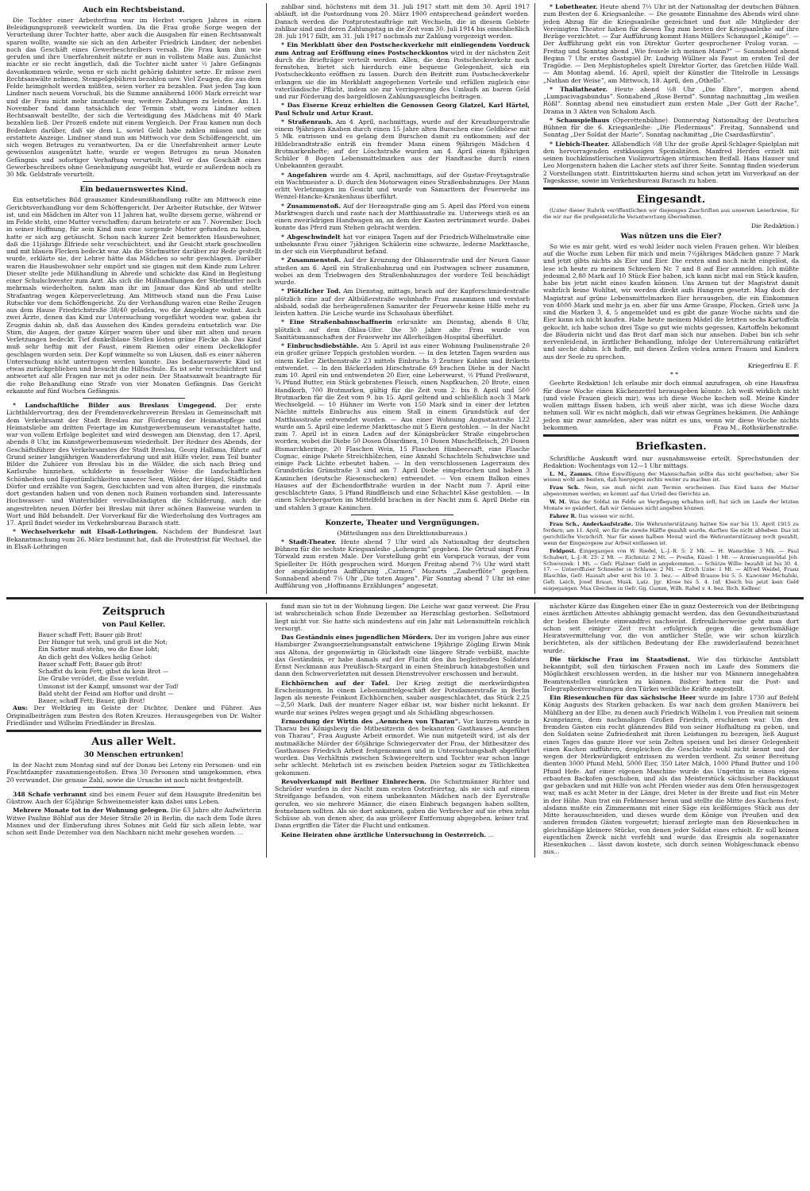Auch ein Rechtsbeistand.
Die Tochter einer Arbeiterfrau war im Herbst vorigen Jahres in einen Beleidigungsprozeß verwickelt worden. Da die Frau große Sorge wegen der Verurteilung ihrer Tochter hatte, aber auch die Ausgaben für einen Rechtsanwalt sparen wollte, wandte sie sich an den Arbeiter Friedrich Lindner, der nebenbei noch das Geschäft eines Gewerbeschreibers versah. Die Frau kam ihm wie gerufen und ihre Unerfahrenheit nützte er nun in vollstem Maße aus. Zunächst machte er sie recht ängstlich, daß die Tochter nicht unter ½ Jahre Gefängnis davonkommen würde, wenn er sich nicht gehörig dahinter setze. Er müsse zwei Rechtsanwälte nehmen, Stempelgebühren bezahlen usw. Viel Zeugen, die aus dem Felde heimgeholt werden müßten, seien vorher zu bezahlen. Fast jeden Tag kam Lindner nach neuem Vorschuß, bis die Summe annähernd 1000 Mark erreicht war und die Frau nicht mehr imstande war, weitere Zahlungen zu leisten. Am 11. November fand dann tatsächlich der Termin statt, wozu Lindner einen Rechtsanwalt bestellte, der sich die Verteidigung des Mädchens mit 40 Mark bezahlen ließ. Der Prozeß endete mit einem Vergleich. Der Frau kamen nun doch Bedenken darüber, daß sie dem L. soviel Geld habe zahlen müssen und sie erstattete Anzeige. Lindner stand nun am Mittwoch vor dem Schöffengericht, um sich wegen Betruges zu verantworten. Da er die Unerfahrenheit armer Leute gewissenlos ausgenützt hatte, wurde er wegen Betruges zu neun Monaten Gefängnis und sofortiger Verhaftung verurteilt. Weil er das Geschäft eines Gewerbeschreibers ohne Genehmigung ausgeübt hat, wurde er außerdem noch zu 30 Mk. Geldstrafe verurteilt.
Ein bedauernswertes Kind.
Ein entsetzliches Bild grausamer Kindesmißhandlung rollte am Mittwoch eine Gerichtsverhandlung vor dem Schöffengericht. Der Arbeiter Rutschke, der Witwer ist, und ein Mädchen im Alter von 11 Jahren hat, wollte diesem gerne, während er im Felde steht, eine Mutter verschaffen; darum heiratete er am 7. November. Doch in seiner Hoffnung, für sein Kind nun eine sorgende Mutter gefunden zu haben, hatte er sich arg getäuscht. Schon nach kurzer Zeit bemerkten Hausbewohner, daß die 11jährige Elfriede sehr verschüchtert, und ihr Gesicht stark geschwollen und mit blauen Flecken bedeckt war. Als die Stiefmutter darüber zur Rede gestellt wurde, erklärte sie, der Lehrer hätte das Mädchen so sehr geschlagen. Darüber waren die Hausbewohner sehr empört und sie gingen mit dem Kinde zum Lehrer. Dieser stellte jede Mißhandlung in Abrede und schickte das Kind in Begleitung einer Schulschwester zum Arzt. Als sich die Mißhandlungen der Stiefmutter noch mehrmals wiederholten, nahm man ihr im Januar das Kind ab und stellte Strafantrag wegen Körperverletzung. Am Mittwoch stand nun die Frau Luise Rutschke vor dem Schöffengericht. Zu der Verhandlung waren eine Reihe Zeugen aus dem Hause Friedrichstraße 38/40 geladen, wo die Angeklagte wohnt. Auch zwei Ärzte, denen das Kind zur Untersuchung vorgeführt worden war, gaben ihr Zeugnis dahin ab, daß das Aussehen des Kindes geradezu entsetzlich war. Die Stirn, die Augen, der ganze Körper waren über und über mit alten und neuen Verletzungen bedeckt. Tief dunkelblaue Stellen lösten grüne Flecke ab. Das Kind muß sehr heftig mit der Faust, einem Riemen oder einem Deckelklopfer geschlagen worden sein. Der Kopf wimmelte so von Läusen, daß es einer näheren Untersuchung nicht unterzogen werden konnte. Das bedauernswerte Kind ist etwas zurückgeblieben und besucht die Hilfsschule. Es ist sehr verschüchtert und antwortet auf alle Fragen nur mit ja oder nein. Der Staatsanwalt beantragte für die rohe Behandlung eine Strafe von vier Monaten Gefängnis. Das Gericht erkannte auf fünf Wochen Gefängnis.
* Landschaftliche Bilder aus Breslaus Umgegend. Der erste Lichtbildervortrag, den der Fremdenverkehrsverein Breslau in Gemeinschaft mit dem Verkehrsamt der Stadt Breslau zur Förderung der Heimatspflege und Heimatsliebe am dritten Feiertage im Kunstgewerbemuseum veranstaltet hatte, war von vollem Erfolge begleitet und wird deswegen am Dienstag, den 17. April, abends 8 Uhr, im Kunstgewerbemuseum wiederholt. Der Redner des Abends, der Geschäftsführer des Verkehrsamtes der Stadt Breslau, Georg Hallama, führte auf Grund seiner langjährigen Wandererfahrung und mit Hilfe vieler, zum Teil bunter Bilder die Zuhörer von Breslau bis in die Wälder, die sich nach Brieg und Karlsruhe hinziehen, schilderte in fesselnder Weise die landschaftlichen Schönheiten und Eigentümlichkeiten unserer Seen, Wälder, der Hügel, Städte und Dörfer und erzählte von Sagen, Geschichten und von alten Burgen, die einstmals dort gestanden haben und von denen noch Ruinen vorhanden sind. Interessante Hochwasser- und Winterbilder vervollständigten die Schilderung, auch die angestrebten neuen Dörfer bei Breslau mit ihrer schönen Bauweise wurden in Wort und Bild behandelt. Der Vorverkauf für die Wiederholung des Vortrages am 17. April findet wieder im Verkehrsbureau Barasch statt.
* Wechselverkehr mit Elsaß-Lothringen. Nachdem der Bundesrat laut Bekanntmachung vom 26. März bestimmt hat, daß die Protestfrist für Wechsel, die in Elsaß-Lothringen
zahlbar sind, höchstens mit dem 31. Juli 1917 statt mit dem 30. April 1917 abläuft, ist die Postordnung vom 20. März 1900 entsprechend geändert worden. Danach werden die Postprotestaufträge mit Wechseln, die in diesem Gebiete zahlbar sind und deren Zahlungstag in die Zeit vom 30. Juli 1914 bis einschließlich 28. Juli 1917 fällt, am 31. Juli 1917 nochmals zur Zahlung vorgezeigt werden.
* Ein Merkblatt über den Postscheckverkehr mit einliegendem Vordruck zum Antrag auf Eröffnung eines Postscheckkontos wird in der nächsten Zeit durch die Briefträger verteilt werden. Allen, die dem Postscheckverkehr noch fernstehen, bietet sich hierdurch eine bequeme Gelegenheit, sich ein Postscheckkonto eröffnen zu lassen. Durch den Beitritt zum Postscheckverkehr erlangen sie die im Merkblatt angegebenen Vorteile und erfüllen zugleich eine vaterländische Pflicht, indem sie zur Verringerung des Umlaufs an barem Geld und zur Förderung des bargeldlosen Zahlungsausgleichs beitragen.
* Das Eiserne Kreuz erhielten die Genossen Georg Glatzel, Karl Härtel, Paul Schulz und Artur Kraut.
* Straßenraub. Am 4. April, nachmittags, wurde auf der Kreuzburgerstraße einem 9jährigen Knaben durch einen 15 Jahre alten Burschen eine Geldbörse mit 5 Mk. entrissen und es gelang dem Burschen damit zu entkommen; auf der Hildebrandtstraße entriß ein fremder Mann einem 9jährigen Mädchen 4 Brotmarkenhefte; auf der Löschstraße wurden am 4. April einem 8jährigen Schüler 8 Bogen Lebensmittelmarken aus der Handtasche durch einen Unbekannten geraubt.
* Angefahren wurde am 4. April, nachmittags, auf der Gustav-Freytagstraße ein Wachtmeister a. D. durch den Motorwagen eines Straßenbahnzuges. Der Mann erlitt Verletzungen im Gesicht und wurde von Samaritern der Feuerwehr ins Wenzel-Hancke-Krankenhaus überführt.
* Zusammenstoß. Auf der Herzogstraße ging am 5. April das Pferd von einem Marktwagen durch und raste nach der Matthiasstraße zu. Unterwegs stieß es an einen zweirädrigen Handwagen an, an dem der Kasten zertrümmert wurde. Dabei konnte das Pferd zum Stehen gebracht werden.
* Abgeschwindelt hat vor einigen Tagen auf der Friedrich-Wilhelmstraße eine unbekannte Frau einer 7jährigen Schülerin eine schwarze, lederne Markttasche, in der sich ein Vierpfundbrot befand.
* Zusammenstoß. Auf der Kreuzung der Ohlauerstraße und der Neuen Gasse stießen am 6. April ein Straßenbahnzug und ein Postwagen schwer zusammen, wobei an dem Triebwagen des Straßenbahnzuges der vordere Teil beschädigt wurde.
* Plötzlicher Tod. Am Dienstag, mittags, brach auf der Kupferschmiedestraße plötzlich eine auf der Altbüßerstraße wohnhafte Frau zusammen und verstarb alsbald, sodaß die herbeigerufenen Samariter der Feuerwehr keine Hilfe mehr zu leisten hatten. Die Leiche wurde ins Schauhaus überführt.
* Eine Straßenbahnschaffnerin erkrankte am Dienstag, abends 8 Uhr, plötzlich auf dem Ohlau-Ufer. Die 30 Jahre alte Frau wurde von Sanitätsmannschaften der Feuerwehr ins Allerheiligen-Hospital überführt.
* Einbruchsdiebstähle. Am 5. April ist aus einer Wohnung Paulinenstraße 20 ein großer grüner Teppich gestohlen worden. — In den letzten Tagen wurden aus einem Keller Ziethenstraße 23 mittels Einbruchs 3 Zentner Kohlen und Briketts entwendet. — In den Bäckerladen Hirschstraße 69 brachen Diebe in der Nacht zum 10. April ein und entwendeten 20 Eier, eine Leberwurst, ½ Pfund Preßwurst, ¾ Pfund Butter, ein Stück gebratenes Fleisch, einen Napfkuchen, 20 Brote, einen Handkorb, 700 Brotmarken, gültig für die Zeit vom 2. bis 8. April und 500 Brotmarken für die Zeit vom 9. bis 15. April geltend und schließlich noch 3 Mark Wechselgeld. — 10 Hühner im Werte von 150 Mark sind in einer der letzten Nächte mittels Einbruchs aus einem Stall in einem Grundstück auf der Matthiasstraße entwendet worden. — Aus einer Wohnung Augustastraße 122 wurde am 5. April eine lederne Markttasche mit 5 Eiern gestohlen. — In der Nacht zum 7. April ist in einen Laden auf der Königsbrücker Straße eingebrochen worden, wobei die Diebe 50 Dosen Ölsardinen, 10 Dosen Muschelfleisch, 20 Dosen Bismarckheringe, 20 Flaschen Wein, 15 Flaschen Himbeersaft, eine Flasche Cognac, einige Pakete Streichhölzchen, eine Anzahl Schachteln Schuhwichse und einige Pack Lichte erbeutet haben. — In den verschlossenen Lagerraum des Grundstücks Grünstraße 3 sind am 7. April Diebe eingebrochen und haben 3 Kaninchen (deutsche Riesenschecken) entwendet. — Von einem Balkon eines Hauses auf der Eichendorffstraße wurden in der Nacht zum 7. April eine geschlachtete Gans, 5 Pfund Rindfleisch und eine Schachtel Käse gestohlen. — In einen Schrebergarten im Mittelfeld brachen in der Nacht zum 6. April Diebe ein und stahlen 3 graue Kaninchen.
Konzerte, Theater und Vergnügungen.
(Mitteilungen aus den Direktionsbureaus.)
* Stadt-Theater. Heute abend 7 Uhr wird als Nationaltag der deutschen Bühnen für die sechste Kriegsanleihe „Lohengrin“ gegeben. Die Ortrud singt Frau Törwald zum ersten Male. Der Vorstellung geht ein Vorspruch voraus, der vom Spielleiter Dr. Höth gesprochen wird. Morgen Freitag abend 7½ Uhr wird statt der angekündigten Aufführung „Carmen“ Mozarts „Zauberflöte“ gegeben. Sonnabend abend 7½ Uhr „Die toten Augen“. Für Sonntag abend 7 Uhr ist eine Aufführung von „Hoffmanns Erzählungen“ angesetzt.
* Lobetheater. Heute abend 7½ Uhr ist der Nationaltag der deutschen Bühnen zum Besten der 6. Kriegsanleihe. — Die gesamte Einnahme des Abends wird ohne jeden Abzug für die Kriegsanleihe gezeichnet und fast alle Mitglieder der Vereinigten Theater haben für diesen Tag zum besten der Kriegsanleihe auf ihre Bezüge verzichtet. — Zur Aufführung kommt Hans Müllers Schauspiel „Könige“. — Der Aufführung geht ein von Direktor Gorter gesprochener Prolog voran. — Freitag und Sonntag abend „Wie fessele ich meinen Mann?“ — Sonnabend abend Beginn 7 Uhr erstes Gastspiel Dr. Ludwig Wüllner als Faust im ersten Teil der Tragödie. — Den Mephistopheles spielt Direktor Gorter, das Gretchen Hilde Wall. — Am Montag abend, 16. April, spielt der Künstler die Titelrolle in Lessings „Nathan der Weise“, am Mittwoch, 18. April, den „Othello“.
* Thaliatheater. Heute abend ½8 Uhr „Die Ehre“, morgen abend „Lumpacivagabundus“. Sonnabend „Rose Bernd“. Sonntag nachmittag „Im weißen Rößl“. Sonntag abend neu einstudiert zum ersten Male „Der Gott der Rache“, Drama in 3 Akten von Schalom Asch.
* Schauspielhaus (Operettenbühne). Donnerstag Nationaltag der Deutschen Bühnen für die 6. Kriegsanleihe: „Die Fledermaus“. Freitag, Sonnabend und Sonntag „Der Soldat der Marie“. Sonntag nachmittag „Die Csardasfürstin“.
* Liebich-Theater. Allabendlich ½8 Uhr der große April-Schlager-Spielplan mit den hervorragenden erstklassigen Spezialitäten. Manfred Herden erzielt mit seinen hochkünstlerischen Violinvorträgen stürmischen Beifall. Hans Hauser und Leo Morgenstern haben die Lacher stets auf ihrer Seite. Sonntag finden wiederum 2 Vorstellungen statt. Eintrittskarten hierzu sind schon jetzt im Vorverkauf an der Tageskasse, sowie im Verkehrsbureau Barasch zu haben.
Eingesandt.
(Unter dieser Rubrik veröffentlichen wir diejenigen Zuschriften aus unserem Leserkreise, für die wir nur die preßgesetzliche Verantwortung übernehmen.
Die Redaktion.)
Was nützen uns die Eier?
So wie es mir geht, wird es wohl leider noch vielen Frauen gehen. Wir bleiben auf die Woche zum Leben für mich und mein 7½jähriges Mädchen ganze 7 Mark und jetzt gibts nichts als Eier und Eier. Die ersten sind noch nicht eingelöst, da lese ich heute zu meinem Schrecken Nr. 7 und 8 auf Eier anmelden. Ich müßte jedesmal 2,80 Mark auf 10 Stück Eier haben, ich kann nicht mal ein Stück kaufen, habe bis jetzt nicht eines kaufen können. Uns Armen tut der Magistrat damit wahrlich keine Wohltat, wir werden direkt aufs Hungern gesetzt. Mag doch der Magistrat auf grüne Lebensmittelmarken Eier herausgeben, die ein Einkommen von 4000 Mark und mehr ja en. aber für uns Arme Graupe, Flocken, Grieß usw. Ja sind die Marken 3, 4, 5 angemeldet und es gibt die ganze Woche nichts und die Eier kann ich nicht kaufen. Habe heute meinem Mädel die letzten sechs Kartoffeln gekocht, ich habe schon drei Tage so gut wie nichts gegessen, Kartoffeln bekommt die Bäuderin nicht und das Brot darf man sich nur ansehen. Dabei bin ich sehr nervenleidend, in ärztlicher Behandlung, infolge der Unterernährung entkräftet und sieche dahin. Ich hoffe, mit diesen Zeilen vielen armen Frauen und Kindern aus der Seele zu sprechen.
Kriegerfrau E. F.
* *
Geehrte Redaktion! Ich erlaube mir doch einmal anzufragen, ob eine Hausfrau für diese Woche einen Küchenzettel herausgeben könnte. Ich weiß wirklich nicht (und viele Frauen gleich mir), was ich diese Woche kochen soll. Meine Kinder wollen mittags Essen haben, ich weiß aber nicht, was ich diese Woche dazu nehmen soll. Wir es nicht möglich, daß wir etwas Gegrünes bekämen. Die Anhänge jeden mir zwar anmelden, aber was nützt es uns, wenn wir diese Woche nichts bekommen. Frau M., Rothsürbenstraße.
Briefkasten.
Schriftliche Auskunft wird nur ausnahmsweise erteilt. Sprechstunden der Redaktion: Wochentags von 12—1 Uhr mittags.
L. M., Zamms. Ohne Einwilligung der Mannschaften sollte das nicht geschehen; aber Sie wissen wohl am besten, daß hiergegen nichts weiter zu machen ist.
Frau Sch. Nein, sie muß nicht zum Termin erscheinen. Das Kind kann der Mutter abgenommen werden; es kommt auf das Urteil des Gerichts an.
W. M. Was der Soldat im Felde an Verpflegung erhalten soll, hat sich im Laufe der letzten Monate so geändert, daß wir Genaues nicht angeben können.
Fahrer R. Das wissen wir nicht.
Frau Sch., Anderkaufstraße. Die Wehrunterstützung hatten Sie nur bis 15. April 1915 zu fordern; am 11. April, wo für die zweite Hälfte gezahlt wurde, durften Sie nicht abheben. Das ist gerichtliche Vorschrift. Nur für einen halben Monat wird die Wehrunterstützung noch gezahlt, wenn der Eingezogene zur Arbeit entlassen ist.
Feldpost. Eingegangen von W. Riedel, L.-J.-R. 5: 2 Mk. — H. Wanschke: 3 Mk. — Paul Schubert, L.-J.-R. 23: 2 Mt. — Richmitz: 2 Mt. — Preiße, Küsel: 1 Mt. — Armierungssoldat Joh. Schwonnek: 1 Mt. — Gefr. Platner: Geld in angekommen. — Schütze Wille: bezahlt ist bis 30. 4. 17. — Unteroffizier Schneider in Schlawe: 2 Mt. — Erich Unte: 1 Mt. — Alfred Weidel, Franz Blaschke, Gefr. Hainalt aber erst bis 10. 3. bez. — Alfred Braune bis 5. 5. Kanonier Michalski, Gefr. Leich, Josef Braun, Musk. Lutz. Jgr. Klose bis 5. 4. Inf. Kleich bis jetzt kein Geld eingegangen. Max Gleichen in Gefr. Gg. Gumm, Wilh. Rahel v. 4. bez. Rich. Kellner.
Zeitspruch
von Paul Keller.
Bauer schaff Fett; Bauer gib Brot!
Der Hunger tut weh, und groß ist die Not;
Ein Satter muß stehn, wo die Esse loht;
An dich geht des Volkes heilig Gebot:
Bauer schaff Fett; Bauer gib Brot!
Schaffst du kein Fett, gibst du kein Brot —
Die Grube verödet, die Esse verloht.
Umsonst ist der Kampf, umsonst war der Tod!
Bald steht der Feind am Hoftor und droht —
Bauer, schaff Fett; Bauer, gib Brot!
Aus: Der Weltkrieg im Geiste der Dichter, Denker und Führer. Aus Originalbeiträgen zum Besten des Roten Kreuzes. Herausgegeben von Dr. Walter Friedländer und Wilhelm Friedländer in Breslau.
Aus aller Welt.
30 Menschen ertrunken!
In der Nacht zum Montag sind auf der Donau bei Leteny ein Personen- und ein Frachtdampfer zusammengestoßen. Etwa 30 Personen sind umgekommen, etwa 20 verwundet. Die genaue Zahl, sowie die Ursache ist noch nicht festgestellt.
348 Schafe verbrannt sind bei einem Feuer auf dem Hausgute Bredenitin bei Güstrow. Auch der 65jährige Schweinemeister kam dabei ums Leben.
Mehrere Monate tot in der Wohnung gelegen. Die 63 Jahre alte Aufwärterin Witwe Pauline Böhlaf aus der Meier Straße 20 in Berlin, die nach dem Tode ihres Mannes und der Einberufung ihres Sohnes mit Geld für sich allein lebte, war schon seit Ende Dezember von den Nachbarn nicht mehr gesehen worden. ...
fand man sie tot in der Wohnung liegen. Die Leiche war ganz verwest. Die Frau ist wahrscheinlich schon Ende Dezember an Herzschlag gestorben. Selbstmord liegt nicht vor. Sie hatte sich mindestens auf ein Jahr mit Lebensmitteln reichlich versorgt.
Das Geständnis eines jugendlichen Mörders. Der im vorigen Jahre aus einer Hamburger Zwangserziehungsanstalt entwichene 19jährige Zögling Erwin Mink aus Altona, der gegenwärtig in Glückstadt eine längere Strafe verbüßt, machte das Geständnis, er habe damals auf der Flucht den ihn begleitenden Soldaten Ernst Neckmann aus Preußisch-Stargard in einen Steinbruch hinabgestoßen und dann den Schwerverletzten mit dessen Dienstrevolver erschossen und beraubt.
Eichhörnchen auf der Tafel. Der Krieg zeitigt die merkwürdigsten Erscheinungen. In einem Lebensmittelgeschäft der Potsdamerstraße in Berlin lagen als neueste Feinkost Eichhörnchen, sauber ausgeschlachtet, das Stück 2,25—2,50 Mark. Daß der muntere Nager eßbar ist, war bisher nicht bekannt. Er wurde nur seines Pelzes wegen gejagt und als Schädling abgeschossen.
Ermordung der Wirtin des „Aennchen von Tharau“. Vor kurzem wurde in Tharau bei Königsberg die Mitbesitzerin des bekannten Gasthauses „Aennchen von Tharau“, Frau Auguste Arbeit ermordet. Wie nun mitgeteilt wird, ist als der mutmaßliche Mörder der 60jährige Schwiegervater der Frau, der Mitbesitzer des Gasthauses Friedrich Arbeit festgenommen und in Untersuchungshaft abgeführt worden. Das Verhältnis zwischen Schwiegereltern und Tochter war schon lange sehr schlecht. Mehrfach ist es zwischen beiden Parteien sogar zu Tätlichkeiten gekommen.
Revolverkampf mit Berliner Einbrechern. Die Schutzmänner Richter und Schröder wurden in der Nacht zum ersten Osterfeiertag, als sie sich auf einem Streifgange befanden, von einem unbekannten Mädchen nach der Eyerstraße gerufen, wo sie mehrere Männer, die einen Einbruch begangen haben sollten, festnehmen sollten. Als sie dort ankamen, gaben die Verbrecher auf sie etwa zehn Schüsse ab, von denen aber, da aus größerer Entfernung abgegeben, keiner traf. Dann ergriffen die Täter die Flucht und entkamen.
Keine Heiraten ohne ärztliche Untersuchung in Oesterreich. ...
nächster Kürze das Eingehen einer Ehe in ganz Oesterreich von der Beibringung eines ärztlichen Attestes abhängig gemacht werden, das den Gesundheitszustand der beiden Eheleute einwandfrei nachweist. Erfreulicherweise geht man dort schon seit einiger Zeit recht erfolgreich gegen die gewerbsmäßige Heiratsvermittelung vor, die von amtlicher Stelle, wie wir schon kürzlich berichteten, als der sittlichen Bedeutung der Ehe zuwiderlaufend bezeichnet wurde.
Die türkische Frau im Staatsdienst. Wie das türkische Amtsblatt bekanntgibt, soll den türkischen Frauen noch im Laufe des Sommers die Möglichkeit erschlossen werden, in die bisher nur von Männern innegehabten Beamtenstellen einrücken zu können. Bisher hatten nur die Post- und Telegraphenverwaltungen den Türkei weibliche Kräfte angestellt.
Ein Riesenkuchen für das sächsische Heer wurde im Jahre 1730 auf Befehl König Augusts des Starken gebacken. Es war nach dem großen Manövern bei Mühlberg an der Elbe, zu denen auch Friedrich Wilhelm I. von Preußen mit seinem Kronprinzen, dem nachmaligen Großen Friedrich, erschienen war. Um den fremden Gästen ein recht glänzendes Bild von seiner Hofhaltung zu geben, und den Soldaten seine Zufriedenheit mit ihren Leistungen zu bezeigen, ließ August eines Tages das ganze Heer vor sein Zelten speisen und bei dieser Gelegenheit einen Kuchen aufführen, desgleichen die Geschichte wohl nicht kennt und der wegen der Merkwürdigkeit entrissen zu werden verdient. Zu seiner Bereitung dienten 3000 Pfund Mehl, 5000 Eier, 350 Liter Milch, 1000 Pfund Butter und 100 Pfund Hefe. Auf einer eigenen Maschine wurde das Ungetüm in einen eigens erbauten Backofen geschoben, und als das Meisterstück sächsischer Backkunst gar gebacken und mit Hilfe von acht Pferden wieder aus dem Ofen herausgezogen war, maß es acht Meter in der Länge, drei Meter in der Breite und fast ein Meter in der Höhe. Nun trat ein Feldmesser heran und stellte die Mitte des Kuchens fest; alsdann mußte ein Zimmermann mit einer Säge ein keilförmiges Stück aus der Mitte herausschneiden, und dieses wurde dem Könige von Preußen und den anderen fremden Gästen vorgesetzt; hierauf zerlegte man den Riesenkuchen in gleichmäßige kleinere Stücke, von denen jeder Soldat eines erhielt. Er soll keinen eigentlichen Zweck nicht verfehlt und wurde das Ereignis als sogenannter Riesenkuchen ... lässt davon kostete, sich durch seinen Wohlgeschmack ebenso aus...